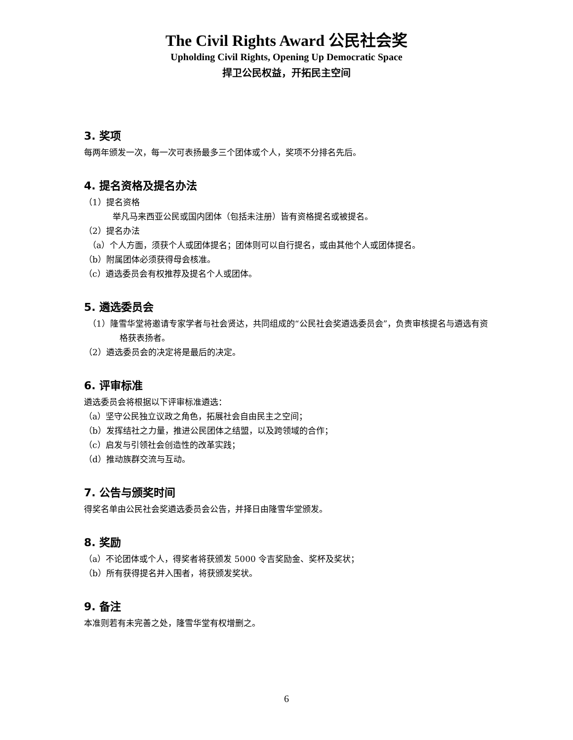The Civil Rights Award 公民社会奖
Upholding Civil Rights, Opening Up Democratic Space
捍卫公民权益，开拓民主空间
3. 奖项
每两年颁发一次，每一次可表扬最多三个团体或个人，奖项不分排名先后。
4. 提名资格及提名办法
（1）提名资格
举凡马来西亚公民或国内团体（包括未注册）皆有资格提名或被提名。
（2）提名办法
（a）个人方面，须获个人或团体提名；团体则可以自行提名，或由其他个人或团体提名。
（b）附属团体必须获得母会核准。
（c）遴选委员会有权推荐及提名个人或团体。
5. 遴选委员会
（1）隆雪华堂将邀请专家学者与社会贤达，共同组成的“公民社会奖遴选委员会”，负责审核提名与遴选有资格获表扬者。
（2）遴选委员会的决定将是最后的决定。
6. 评审标准
遴选委员会将根据以下评审标准遴选：
（a）坚守公民独立议政之角色，拓展社会自由民主之空间；
（b）发挥结社之力量，推进公民团体之结盟，以及跨领域的合作；
（c）启发与引领社会创造性的改革实践；
（d）推动族群交流与互动。
7. 公告与颁奖时间
得奖名单由公民社会奖遴选委员会公告，并择日由隆雪华堂颁发。
8. 奖励
（a）不论团体或个人，得奖者将获颁发 5000 令吉奖励金、奖杯及奖状；
（b）所有获得提名并入围者，将获颁发奖状。
9. 备注
本准则若有未完善之处，隆雪华堂有权增删之。
6